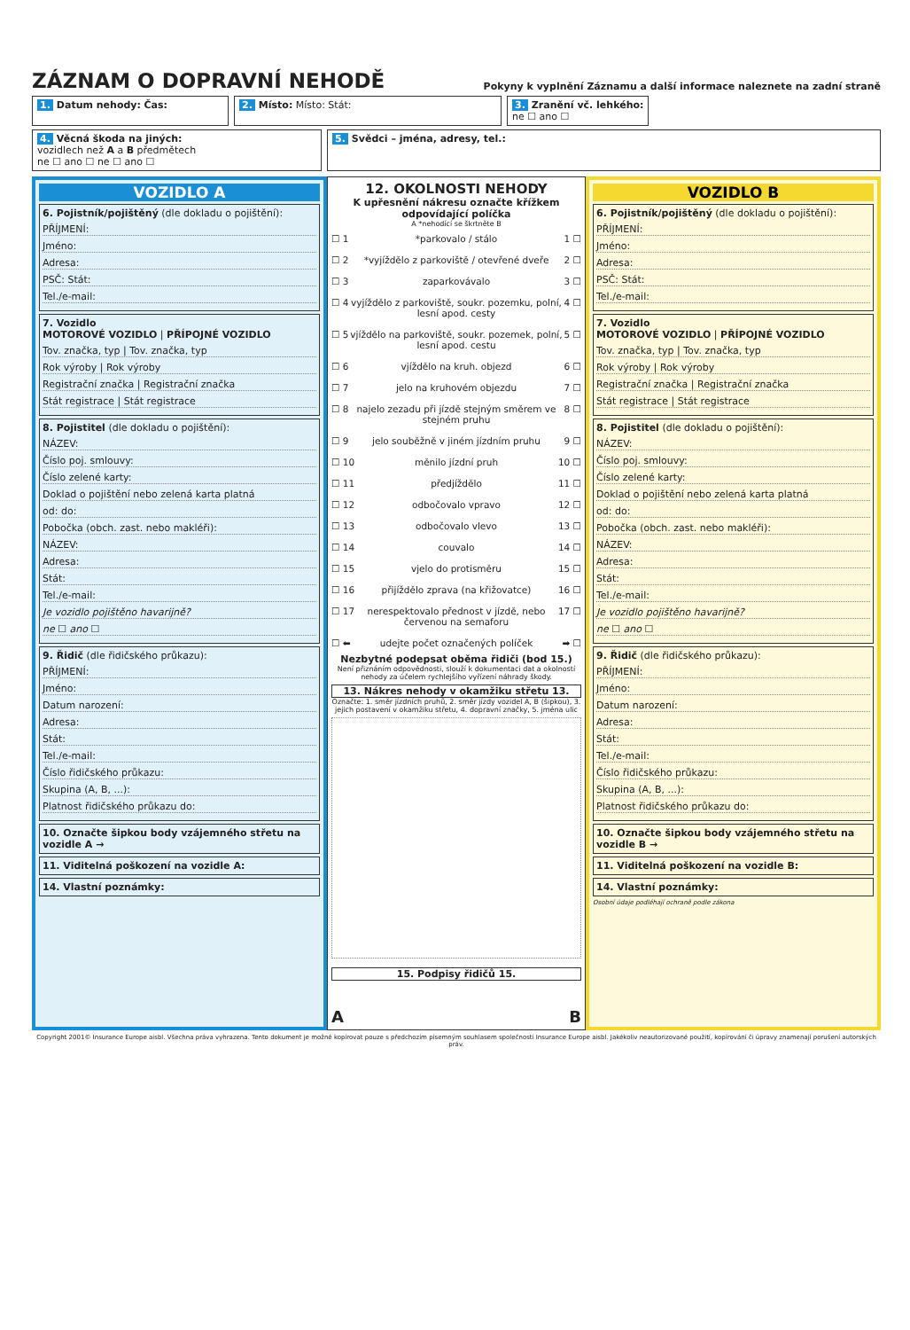ZÁZNAM O DOPRAVNÍ NEHODĚ
Pokyny k vyplnění Záznamu a další informace naleznete na zadní straně
1. Datum nehody: Čas: 2. Místo: Místo: Stát: 3. Zranění vč. lehkého:
ne ☐ ano ☐
4. Věcná škoda na jiných:
vozidlech než A a B předmětech
ne ☐ ano ☐ ne ☐ ano ☐
5. Svědci – jména, adresy, tel.:
VOZIDLO A
6. Pojistník/pojištěný (dle dokladu o pojištění):
PŘÍJMENÍ:
Jméno:
Adresa:
PSČ: Stát:
Tel./e-mail:
7. Vozidlo
MOTOROVÉ VOZIDLO | PŘÍPOJNÉ VOZIDLO
Tov. značka, typ | Tov. značka, typ
Rok výroby | Rok výroby
Registrační značka | Registrační značka
Stát registrace | Stát registrace
8. Pojistitel (dle dokladu o pojištění):
NÁZEV:
Číslo poj. smlouvy:
Číslo zelené karty:
Doklad o pojištění nebo zelená karta platná
od: do:
Pobočka (obch. zast. nebo makléři):
NÁZEV:
Adresa:
Stát:
Tel./e-mail:
Je vozidlo pojištěno havarijně?
ne ☐ ano ☐
9. Řidič (dle řidičského průkazu):
PŘÍJMENÍ:
Jméno:
Datum narození:
Adresa:
Stát:
Tel./e-mail:
Číslo řidičského průkazu:
Skupina (A, B, ...):
Platnost řidičského průkazu do:
10. Označte šipkou body vzájemného střetu na vozidle A →
11. Viditelná poškození na vozidle A:
14. Vlastní poznámky:
12. OKOLNOSTI NEHODY
K upřesnění nákresu označte křížkem odpovídající políčka
A *nehodící se škrtněte B
☐ 1 *parkovalo / stálo 1 ☐
☐ 2 *vyjíždělo z parkoviště / otevřené dveře 2 ☐
☐ 3 zaparkovávalo 3 ☐
☐ 4 vyjíždělo z parkoviště, soukr. pozemku, polní, lesní apod. cesty 4 ☐
☐ 5 vjíždělo na parkoviště, soukr. pozemek, polní, lesní apod. cestu 5 ☐
☐ 6 vjíždělo na kruh. objezd 6 ☐
☐ 7 jelo na kruhovém objezdu 7 ☐
☐ 8 najelo zezadu při jízdě stejným směrem ve stejném pruhu 8 ☐
☐ 9 jelo souběžně v jiném jízdním pruhu 9 ☐
☐ 10 měnilo jízdní pruh 10 ☐
☐ 11 předjíždělo 11 ☐
☐ 12 odbočovalo vpravo 12 ☐
☐ 13 odbočovalo vlevo 13 ☐
☐ 14 couvalo 14 ☐
☐ 15 vjelo do protisměru 15 ☐
☐ 16 přijíždělo zprava (na křižovatce) 16 ☐
☐ 17 nerespektovalo přednost v jízdě, nebo červenou na semaforu 17 ☐
☐ ⬅ udejte počet označených políček ➡ ☐
Nezbytné podepsat oběma řidiči (bod 15.)
Není přiznáním odpovědnosti, slouží k dokumentaci dat a okolností nehody za účelem rychlejšího vyřízení náhrady škody.
13. Nákres nehody v okamžiku střetu 13.
Označte: 1. směr jízdních pruhů, 2. směr jízdy vozidel A, B (šipkou), 3. jejich postavení v okamžiku střetu, 4. dopravní značky, 5. jména ulic
15. Podpisy řidičů 15.
A B
VOZIDLO B
6. Pojistník/pojištěný (dle dokladu o pojištění):
PŘÍJMENÍ:
Jméno:
Adresa:
PSČ: Stát:
Tel./e-mail:
7. Vozidlo
MOTOROVÉ VOZIDLO | PŘÍPOJNÉ VOZIDLO
Tov. značka, typ | Tov. značka, typ
Rok výroby | Rok výroby
Registrační značka | Registrační značka
Stát registrace | Stát registrace
8. Pojistitel (dle dokladu o pojištění):
NÁZEV:
Číslo poj. smlouvy:
Číslo zelené karty:
Doklad o pojištění nebo zelená karta platná
od: do:
Pobočka (obch. zast. nebo makléři):
NÁZEV:
Adresa:
Stát:
Tel./e-mail:
Je vozidlo pojištěno havarijně?
ne ☐ ano ☐
9. Řidič (dle řidičského průkazu):
PŘÍJMENÍ:
Jméno:
Datum narození:
Adresa:
Stát:
Tel./e-mail:
Číslo řidičského průkazu:
Skupina (A, B, ...):
Platnost řidičského průkazu do:
10. Označte šipkou body vzájemného střetu na vozidle B →
11. Viditelná poškození na vozidle B:
14. Vlastní poznámky:
Osobní údaje podléhají ochraně podle zákona
Copyright 2001© Insurance Europe aisbl. Všechna práva vyhrazena. Tento dokument je možné kopírovat pouze s předchozím písemným souhlasem společnosti Insurance Europe aisbl. Jakékoliv neautorizované použití, kopírování či úpravy znamenají porušení autorských práv.